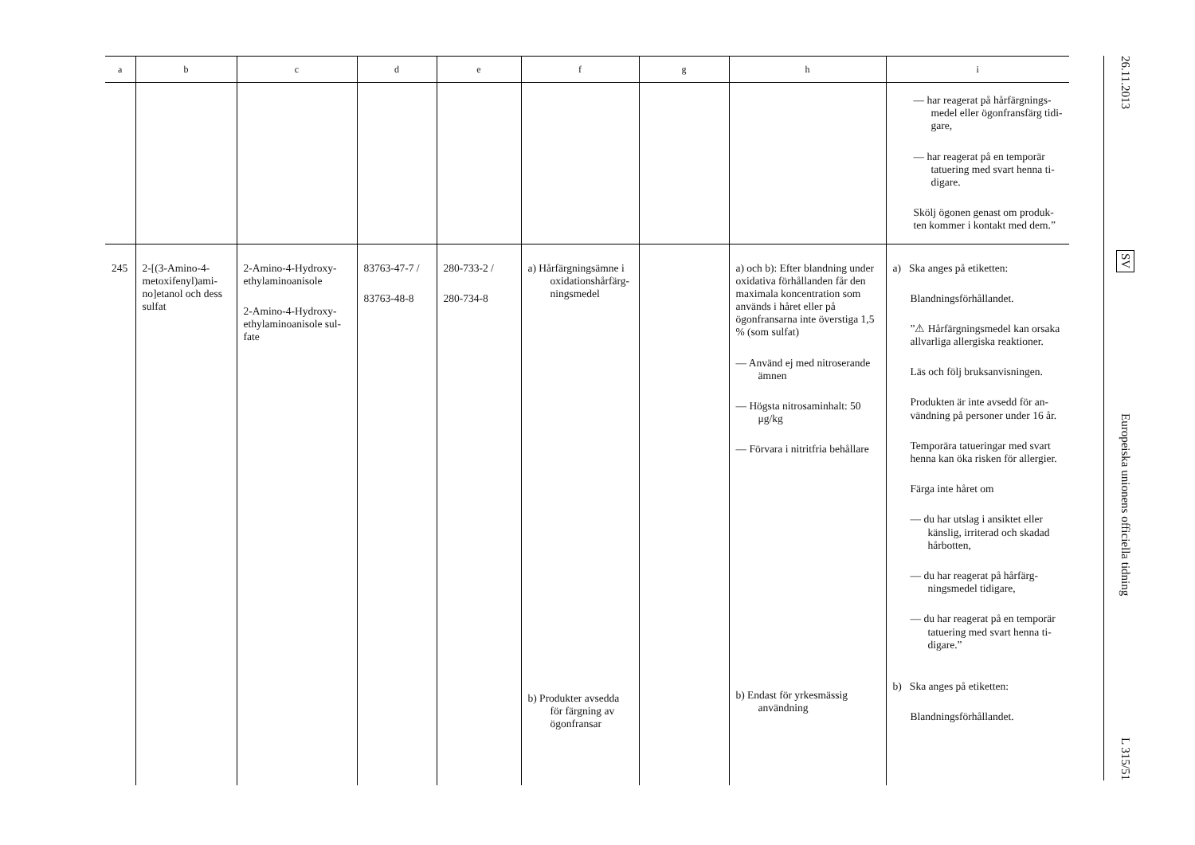| a | b | c | d | e | f | g | h | i |
| --- | --- | --- | --- | --- | --- | --- | --- | --- |
| | | | | | | | | — har reagerat på hårfärgnings­medel eller ögonfransfärg tidi­gare, — har reagerat på en temporär tatuering med svart henna ti­digare. Skölj ögonen genast om produk­ten kommer i kontakt med dem.” |
| 245 | 2-[(3-Amino-4-metoxifenyl)ami­no]etanol och dess sulfat | 2-Amino-4-Hydroxy­ethylaminoanisole 2-Amino-4-Hydroxy­ethylaminoanisole sul­fate | 83763-47-7 / 83763-48-8 | 280-733-2 / 280-734-8 | a) Hårfärgnings­ämne i oxida­tionshårfärg­ningsmedel b) Produkter av­sedda för färg­ning av ögon­fransar | | a) och b): Efter blandning under oxidativa förhållanden får den maximala koncent­ration som används i håret eller på ögonfransarna inte överstiga 1,5 % (som sulfat) — Använd ej med nitrose­rande ämnen — Högsta nitrosaminhalt: 50 μg/kg — Förvara i nitritfria behål­lare b) Endast för yrkesmässig användning | a) Ska anges på etiketten: Blandningsförhållandet. ”⚠ Hårfärgningsmedel kan orsaka allvarliga allergiska reaktioner. Läs och följ bruksanvisningen. Produkten är inte avsedd för an­vändning på personer under 16 år. Temporära tatueringar med svart henna kan öka risken för allergier. Färga inte håret om — du har utslag i ansiktet eller känslig, irriterad och skadad hårbotten, — du har reagerat på hårfärg­ningsmedel tidigare, — du har reagerat på en temporär tatuering med svart henna ti­digare.” b) Ska anges på etiketten: Blandningsförhållandet. |
26.11.2013
SV
Europeiska unionens officiella tidning
L 315/51